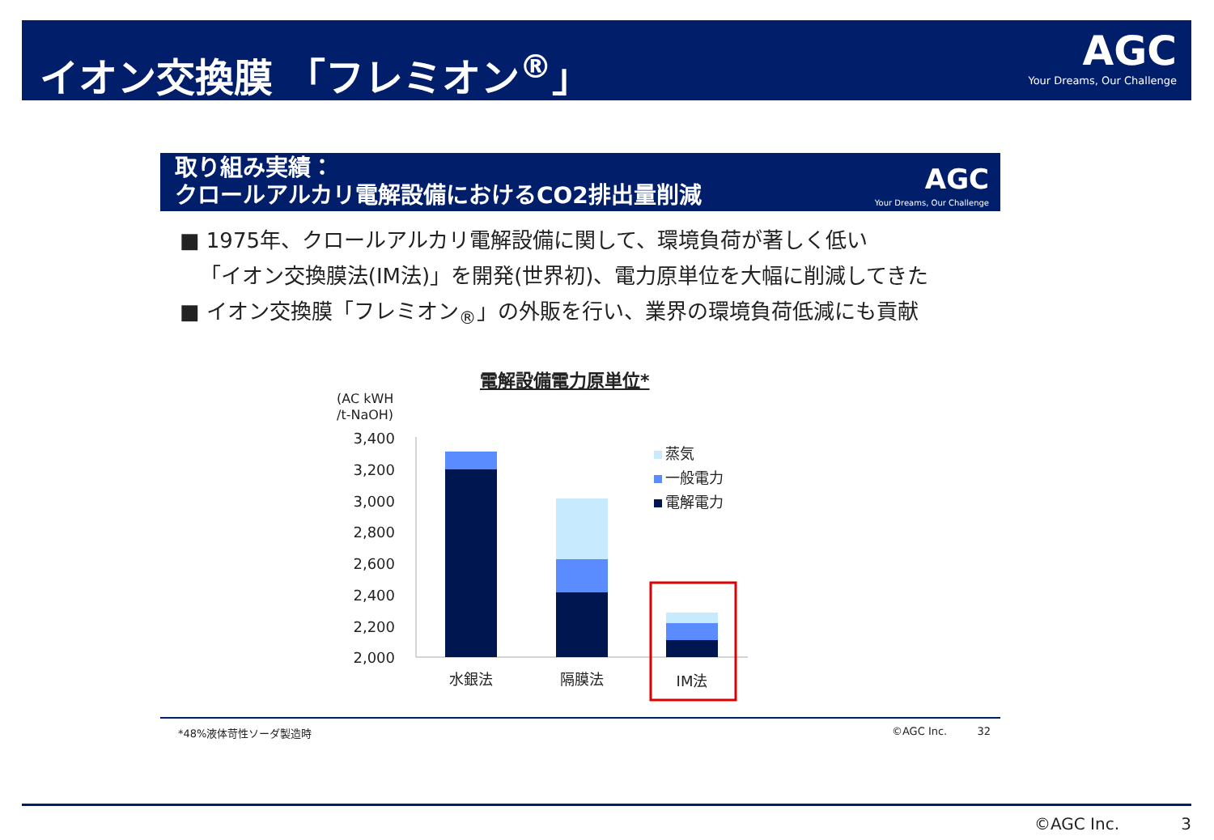イオン交換膜 「フレミオン<sup>®</sup>」 AGC
Your Dreams, Our Challenge
取り組み実績：
クロールアルカリ電解設備におけるCO2排出量削減
AGC
Your Dreams, Our Challenge
■ 1975年、クロールアルカリ電解設備に関して、環境負荷が著しく低い
「イオン交換膜法(IM法)」を開発(世界初)、電力原単位を大幅に削減してきた
■ イオン交換膜「フレミオン<sub>®</sub>」の外販を行い、業界の環境負荷低減にも貢献
電解設備電力原単位*
(AC kWH
/t-NaOH)
3,400
3,200
3,000
2,800
2,600
2,400
2,200
2,000
水銀法
隔膜法
IM法
蒸気
一般電力
電解電力
*48%液体苛性ソーダ製造時 ©AGC Inc. 32
©AGC Inc. 3